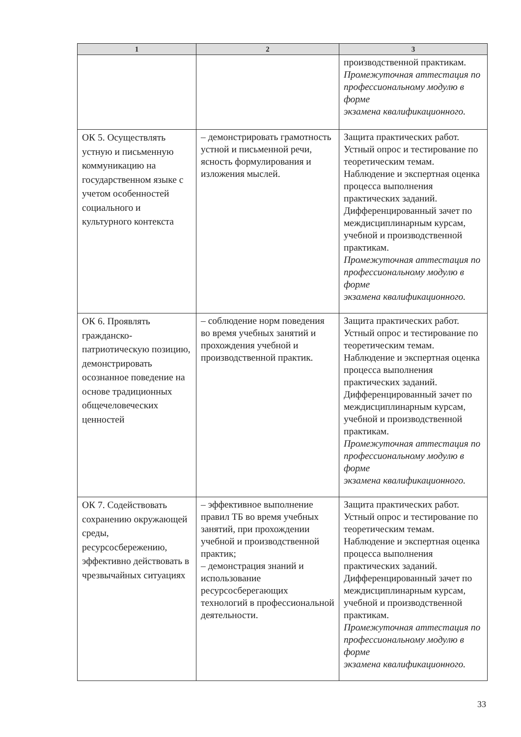| 1 | 2 | 3 |
| --- | --- | --- |
| | | производственной практикам. Промежуточная аттестация по профессиональному модулю в форме экзамена квалификационного. |
| ОК 5. Осуществлять устную и письменную коммуникацию на государственном языке с учетом особенностей социального и культурного контекста | – демонстрировать грамотность устной и письменной речи, ясность формулирования и изложения мыслей. | Защита практических работ. Устный опрос и тестирование по теоретическим темам. Наблюдение и экспертная оценка процесса выполнения практических заданий. Дифференцированный зачет по междисциплинарным курсам, учебной и производственной практикам. Промежуточная аттестация по профессиональному модулю в форме экзамена квалификационного. |
| ОК 6. Проявлять гражданско-патриотическую позицию, демонстрировать осознанное поведение на основе традиционных общечеловеческих ценностей | – соблюдение норм поведения во время учебных занятий и прохождения учебной и производственной практик. | Защита практических работ. Устный опрос и тестирование по теоретическим темам. Наблюдение и экспертная оценка процесса выполнения практических заданий. Дифференцированный зачет по междисциплинарным курсам, учебной и производственной практикам. Промежуточная аттестация по профессиональному модулю в форме экзамена квалификационного. |
| ОК 7. Содействовать сохранению окружающей среды, ресурсосбережению, эффективно действовать в чрезвычайных ситуациях | – эффективное выполнение правил ТБ во время учебных занятий, при прохождении учебной и производственной практик; – демонстрация знаний и использование ресурсосберегающих технологий в профессиональной деятельности. | Защита практических работ. Устный опрос и тестирование по теоретическим темам. Наблюдение и экспертная оценка процесса выполнения практических заданий. Дифференцированный зачет по междисциплинарным курсам, учебной и производственной практикам. Промежуточная аттестация по профессиональному модулю в форме экзамена квалификационного. |
33